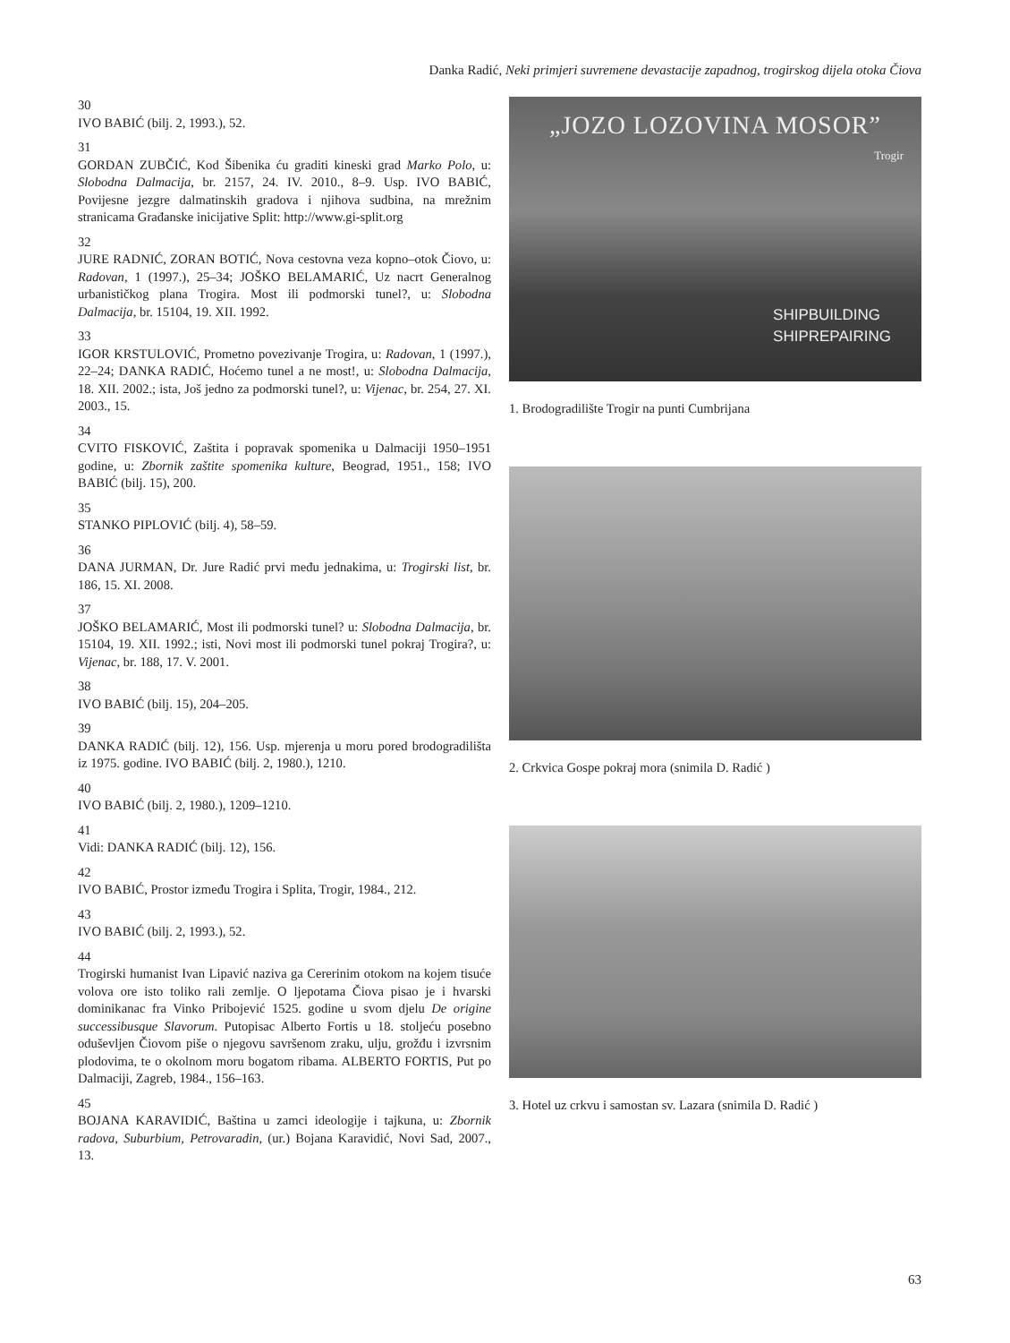Danka Radić, Neki primjeri suvremene devastacije zapadnog, trogirskog dijela otoka Čiova
30
IVO BABIĆ (bilj. 2, 1993.), 52.
31
GORDAN ZUBČIĆ, Kod Šibenika ću graditi kineski grad Marko Polo, u: Slobodna Dalmacija, br. 2157, 24. IV. 2010., 8–9. Usp. IVO BABIĆ, Povijesne jezgre dalmatinskih gradova i njihova sudbina, na mrežnim stranicama Građanske inicijative Split: http://www.gi-split.org
32
JURE RADNIĆ, ZORAN BOTIĆ, Nova cestovna veza kopno–otok Čiovo, u: Radovan, 1 (1997.), 25–34; JOŠKO BELAMARIĆ, Uz nacrt Generalnog urbanističkog plana Trogira. Most ili podmorski tunel?, u: Slobodna Dalmacija, br. 15104, 19. XII. 1992.
33
IGOR KRSTULOVIĆ, Prometno povezivanje Trogira, u: Radovan, 1 (1997.), 22–24; DANKA RADIĆ, Hoćemo tunel a ne most!, u: Slobodna Dalmacija, 18. XII. 2002.; ista, Još jedno za podmorski tunel?, u: Vijenac, br. 254, 27. XI. 2003., 15.
34
CVITO FISKOVIĆ, Zaštita i popravak spomenika u Dalmaciji 1950–1951 godine, u: Zbornik zaštite spomenika kulture, Beograd, 1951., 158; IVO BABIĆ (bilj. 15), 200.
35
STANKO PIPLOVIĆ (bilj. 4), 58–59.
36
DANA JURMAN, Dr. Jure Radić prvi među jednakima, u: Trogirski list, br. 186, 15. XI. 2008.
37
JOŠKO BELAMARIĆ, Most ili podmorski tunel? u: Slobodna Dalmacija, br. 15104, 19. XII. 1992.; isti, Novi most ili podmorski tunel pokraj Trogira?, u: Vijenac, br. 188, 17. V. 2001.
38
IVO BABIĆ (bilj. 15), 204–205.
39
DANKA RADIĆ (bilj. 12), 156. Usp. mjerenja u moru pored brodogradilišta iz 1975. godine. IVO BABIĆ (bilj. 2, 1980.), 1210.
40
IVO BABIĆ (bilj. 2, 1980.), 1209–1210.
41
Vidi: DANKA RADIĆ (bilj. 12), 156.
42
IVO BABIĆ, Prostor između Trogira i Splita, Trogir, 1984., 212.
43
IVO BABIĆ (bilj. 2, 1993.), 52.
44
Trogirski humanist Ivan Lipavić naziva ga Cererinim otokom na kojem tisuće volova ore isto toliko rali zemlje. O ljepotama Čiova pisao je i hvarski dominikanac fra Vinko Pribojević 1525. godine u svom djelu De origine successibusque Slavorum. Putopisac Alberto Fortis u 18. stoljeću posebno oduševljen Čiovom piše o njegovu savršenom zraku, ulju, grožđu i izvrsnim plodovima, te o okolnom moru bogatom ribama. ALBERTO FORTIS, Put po Dalmaciji, Zagreb, 1984., 156–163.
45
BOJANA KARAVIDIĆ, Baština u zamci ideologije i tajkuna, u: Zbornik radova, Suburbium, Petrovaradin, (ur.) Bojana Karavidić, Novi Sad, 2007., 13.
„JOZO LOZOVINA MOSOR”
Trogir
SHIPBUILDING
SHIPREPAIRING
1. Brodogradilište Trogir na punti Cumbrijana
2. Crkvica Gospe pokraj mora (snimila D. Radić )
3. Hotel uz crkvu i samostan sv. Lazara (snimila D. Radić )
63